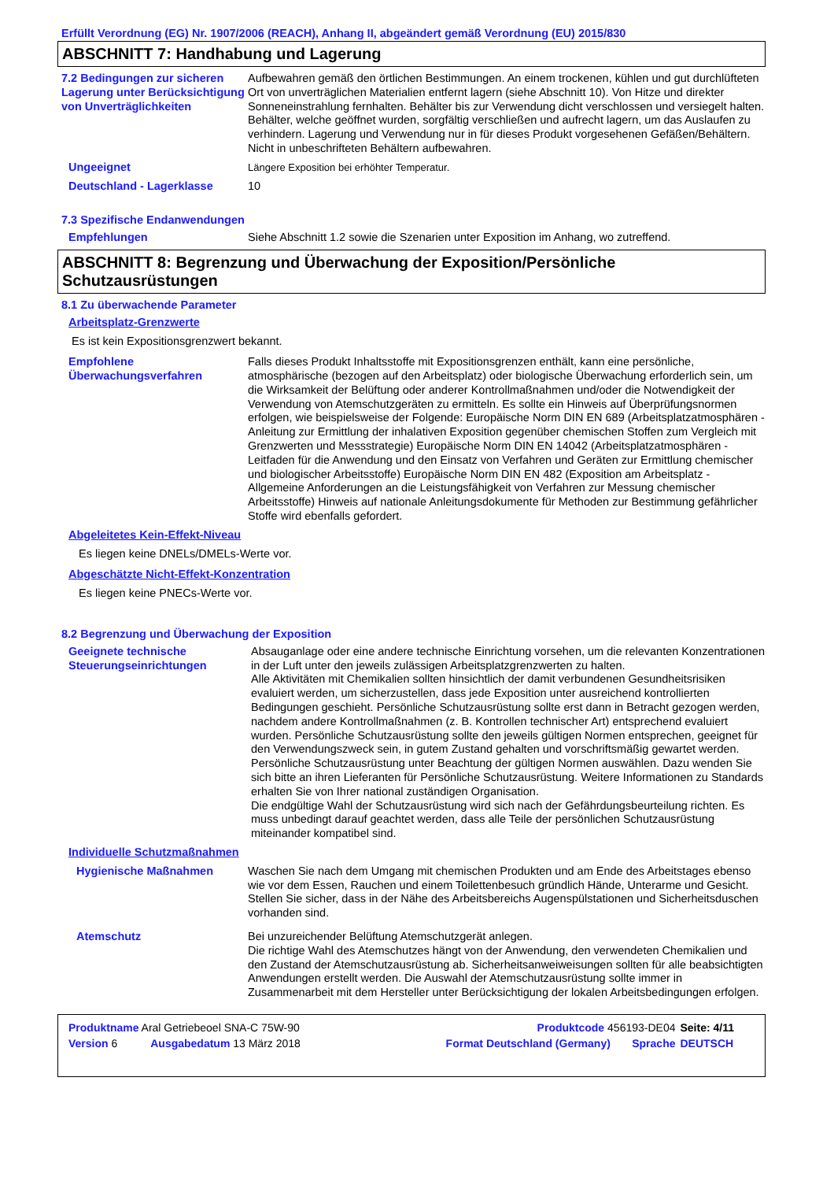Erfüllt Verordnung (EG) Nr. 1907/2006 (REACH), Anhang II, abgeändert gemäß Verordnung (EU) 2015/830
ABSCHNITT 7: Handhabung und Lagerung
7.2 Bedingungen zur sicheren Lagerung unter Berücksichtigung von Unverträglichkeiten
Aufbewahren gemäß den örtlichen Bestimmungen. An einem trockenen, kühlen und gut durchlüfteten Ort von unverträglichen Materialien entfernt lagern (siehe Abschnitt 10). Von Hitze und direkter Sonneneinstrahlung fernhalten. Behälter bis zur Verwendung dicht verschlossen und versiegelt halten. Behälter, welche geöffnet wurden, sorgfältig verschließen und aufrecht lagern, um das Auslaufen zu verhindern. Lagerung und Verwendung nur in für dieses Produkt vorgesehenen Gefäßen/Behältern. Nicht in unbeschrifteten Behältern aufbewahren.
Ungeeignet Längere Exposition bei erhöhter Temperatur.
Deutschland - Lagerklasse 10
7.3 Spezifische Endanwendungen
Empfehlungen Siehe Abschnitt 1.2 sowie die Szenarien unter Exposition im Anhang, wo zutreffend.
ABSCHNITT 8: Begrenzung und Überwachung der Exposition/Persönliche Schutzausrüstungen
8.1 Zu überwachende Parameter
Arbeitsplatz-Grenzwerte
Es ist kein Expositionsgrenzwert bekannt.
Empfohlene Überwachungsverfahren
Falls dieses Produkt Inhaltsstoffe mit Expositionsgrenzen enthält, kann eine persönliche, atmosphärische (bezogen auf den Arbeitsplatz) oder biologische Überwachung erforderlich sein, um die Wirksamkeit der Belüftung oder anderer Kontrollmaßnahmen und/oder die Notwendigkeit der Verwendung von Atemschutzgeräten zu ermitteln. Es sollte ein Hinweis auf Überprüfungsnormen erfolgen, wie beispielsweise der Folgende: Europäische Norm DIN EN 689 (Arbeitsplatzatmosphären - Anleitung zur Ermittlung der inhalativen Exposition gegenüber chemischen Stoffen zum Vergleich mit Grenzwerten und Messstrategie) Europäische Norm DIN EN 14042 (Arbeitsplatzatmosphären - Leitfaden für die Anwendung und den Einsatz von Verfahren und Geräten zur Ermittlung chemischer und biologischer Arbeitsstoffe) Europäische Norm DIN EN 482 (Exposition am Arbeitsplatz - Allgemeine Anforderungen an die Leistungsfähigkeit von Verfahren zur Messung chemischer Arbeitsstoffe) Hinweis auf nationale Anleitungsdokumente für Methoden zur Bestimmung gefährlicher Stoffe wird ebenfalls gefordert.
Abgeleitetes Kein-Effekt-Niveau
Es liegen keine DNELs/DMELs-Werte vor.
Abgeschätzte Nicht-Effekt-Konzentration
Es liegen keine PNECs-Werte vor.
8.2 Begrenzung und Überwachung der Exposition
Geeignete technische Steuerungseinrichtungen
Absauganlage oder eine andere technische Einrichtung vorsehen, um die relevanten Konzentrationen in der Luft unter den jeweils zulässigen Arbeitsplatzgrenzwerten zu halten.
Alle Aktivitäten mit Chemikalien sollten hinsichtlich der damit verbundenen Gesundheitsrisiken evaluiert werden, um sicherzustellen, dass jede Exposition unter ausreichend kontrollierten Bedingungen geschieht. Persönliche Schutzausrüstung sollte erst dann in Betracht gezogen werden, nachdem andere Kontrollmaßnahmen (z. B. Kontrollen technischer Art) entsprechend evaluiert wurden. Persönliche Schutzausrüstung sollte den jeweils gültigen Normen entsprechen, geeignet für den Verwendungszweck sein, in gutem Zustand gehalten und vorschriftsmäßig gewartet werden. Persönliche Schutzausrüstung unter Beachtung der gültigen Normen auswählen. Dazu wenden Sie sich bitte an ihren Lieferanten für Persönliche Schutzausrüstung. Weitere Informationen zu Standards erhalten Sie von Ihrer national zuständigen Organisation.
Die endgültige Wahl der Schutzausrüstung wird sich nach der Gefährdungsbeurteilung richten. Es muss unbedingt darauf geachtet werden, dass alle Teile der persönlichen Schutzausrüstung miteinander kompatibel sind.
Individuelle Schutzmaßnahmen
Hygienische Maßnahmen Waschen Sie nach dem Umgang mit chemischen Produkten und am Ende des Arbeitstages ebenso wie vor dem Essen, Rauchen und einem Toilettenbesuch gründlich Hände, Unterarme und Gesicht. Stellen Sie sicher, dass in der Nähe des Arbeitsbereichs Augenspülstationen und Sicherheitsduschen vorhanden sind.
Atemschutz Bei unzureichender Belüftung Atemschutzgerät anlegen.
Die richtige Wahl des Atemschutzes hängt von der Anwendung, den verwendeten Chemikalien und den Zustand der Atemschutzausrüstung ab. Sicherheitsanweiweisungen sollten für alle beabsichtigten Anwendungen erstellt werden. Die Auswahl der Atemschutzausrüstung sollte immer in Zusammenarbeit mit dem Hersteller unter Berücksichtigung der lokalen Arbeitsbedingungen erfolgen.
| Produktname Aral Getriebeoel SNA-C 75W-90 | | Produktcode 456193-DE04 | | Seite: 4/11 |
| Version 6 | Ausgabedatum 13 März 2018 | Format Deutschland (Germany) | Sprache | DEUTSCH |